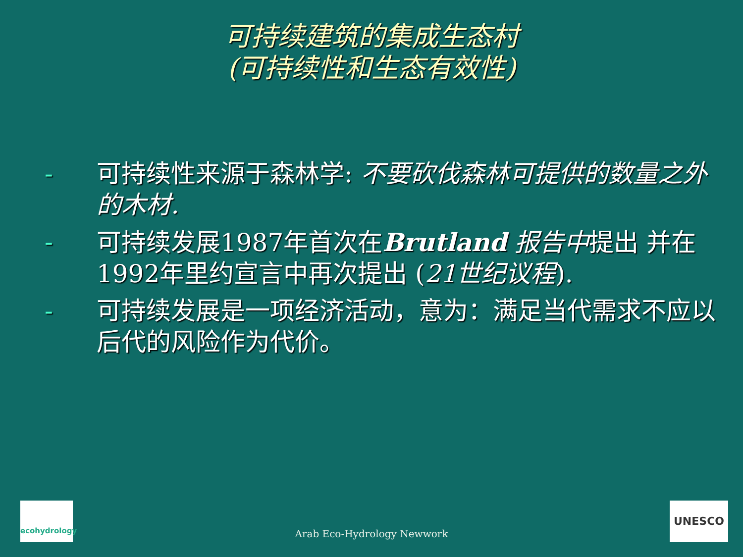可持续建筑的集成生态村
(可持续性和生态有效性)
- 可持续性来源于森林学: 不要砍伐森林可提供的数量之外的木材.
- 可持续发展1987年首次在Brutland 报告中提出 并在1992年里约宣言中再次提出 (21世纪议程).
- 可持续发展是一项经济活动，意为：满足当代需求不应以后代的风险作为代价。
ecohydrology
Arab Eco-Hydrology Newwork UNESCO